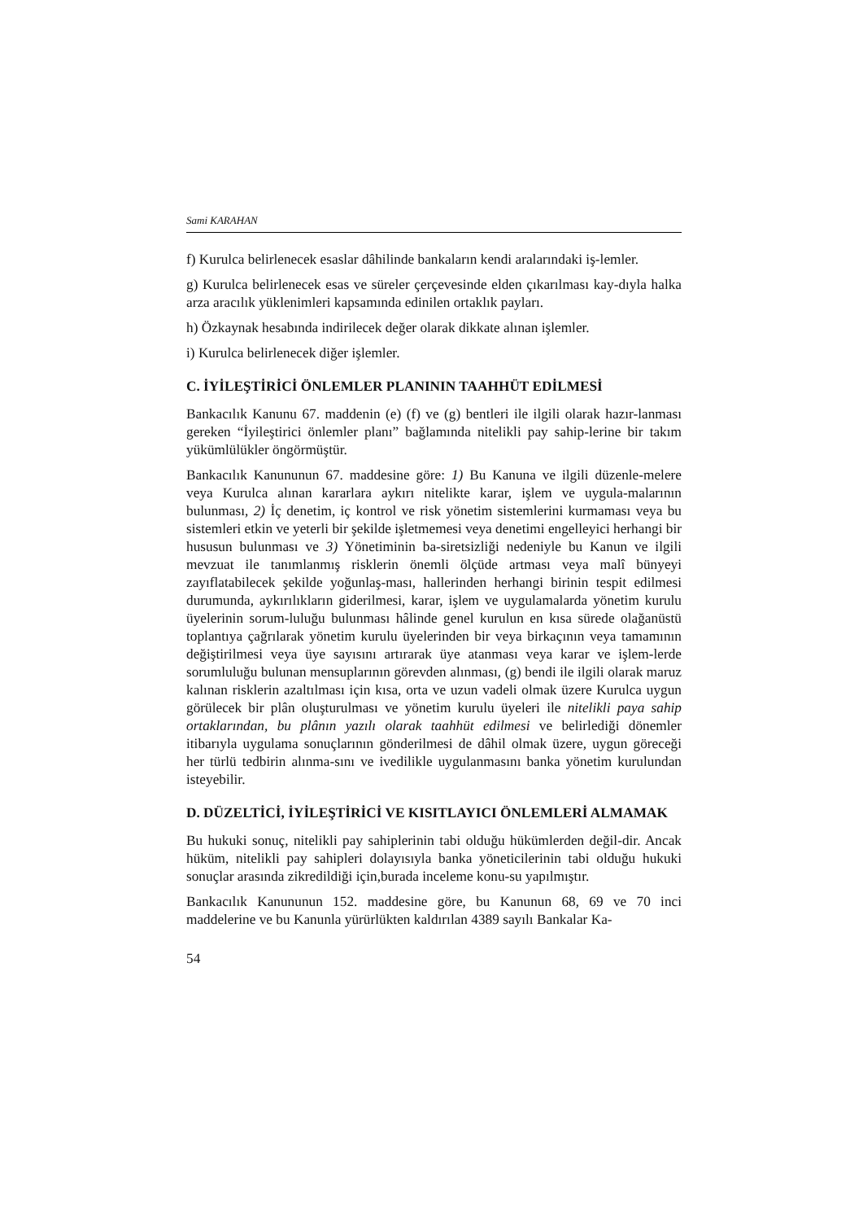Sami KARAHAN
f) Kurulca belirlenecek esaslar dâhilinde bankaların kendi aralarındaki iş-lemler.
g) Kurulca belirlenecek esas ve süreler çerçevesinde elden çıkarılması kay-dıyla halka arza aracılık yüklenimleri kapsamında edinilen ortaklık payları.
h) Özkaynak hesabında indirilecek değer olarak dikkate alınan işlemler.
i) Kurulca belirlenecek diğer işlemler.
C. İYİLEŞTİRİCİ ÖNLEMLER PLANININ TAAHHÜT EDİLMESİ
Bankacılık Kanunu 67. maddenin (e) (f) ve (g) bentleri ile ilgili olarak hazır-lanması gereken “İyileştirici önlemler planı” bağlamında nitelikli pay sahip-lerine bir takım yükümlülükler öngörmüştür.
Bankacılık Kanununun 67. maddesine göre: 1) Bu Kanuna ve ilgili düzenle-melere veya Kurulca alınan kararlara aykırı nitelikte karar, işlem ve uygula-malarının bulunması, 2) İç denetim, iç kontrol ve risk yönetim sistemlerini kurmaması veya bu sistemleri etkin ve yeterli bir şekilde işletmemesi veya denetimi engelleyici herhangi bir hususun bulunması ve 3) Yönetiminin ba-siretsizliği nedeniyle bu Kanun ve ilgili mevzuat ile tanımlanmış risklerin önemli ölçüde artması veya malî bünyeyi zayıflatabilecek şekilde yoğunlaş-ması, hallerinden herhangi birinin tespit edilmesi durumunda, aykırılıkların giderilmesi, karar, işlem ve uygulamalarda yönetim kurulu üyelerinin sorum-luluğu bulunması hâlinde genel kurulun en kısa sürede olağanüstü toplantıya çağrılarak yönetim kurulu üyelerinden bir veya birkaçının veya tamamının değiştirilmesi veya üye sayısını artırarak üye atanması veya karar ve işlem-lerde sorumluluğu bulunan mensuplarının görevden alınması, (g) bendi ile ilgili olarak maruz kalınan risklerin azaltılması için kısa, orta ve uzun vadeli olmak üzere Kurulca uygun görülecek bir plân oluşturulması ve yönetim kurulu üyeleri ile nitelikli paya sahip ortaklarından, bu plânın yazılı olarak taahhüt edilmesi ve belirlediği dönemler itibarıyla uygulama sonuçlarının gönderilmesi de dâhil olmak üzere, uygun göreceği her türlü tedbirin alınma-sını ve ivedilikle uygulanmasını banka yönetim kurulundan isteyebilir.
D. DÜZELTİCİ, İYİLEŞTİRİCİ VE KISITLAYICI ÖNLEMLERİ ALMAMAK
Bu hukuki sonuç, nitelikli pay sahiplerinin tabi olduğu hükümlerden değil-dir. Ancak hüküm, nitelikli pay sahipleri dolayısıyla banka yöneticilerinin tabi olduğu hukuki sonuçlar arasında zikredildiği için,burada inceleme konu-su yapılmıştır.
Bankacılık Kanununun 152. maddesine göre, bu Kanunun 68, 69 ve 70 inci maddelerine ve bu Kanunla yürürlükten kaldırılan 4389 sayılı Bankalar Ka-
54